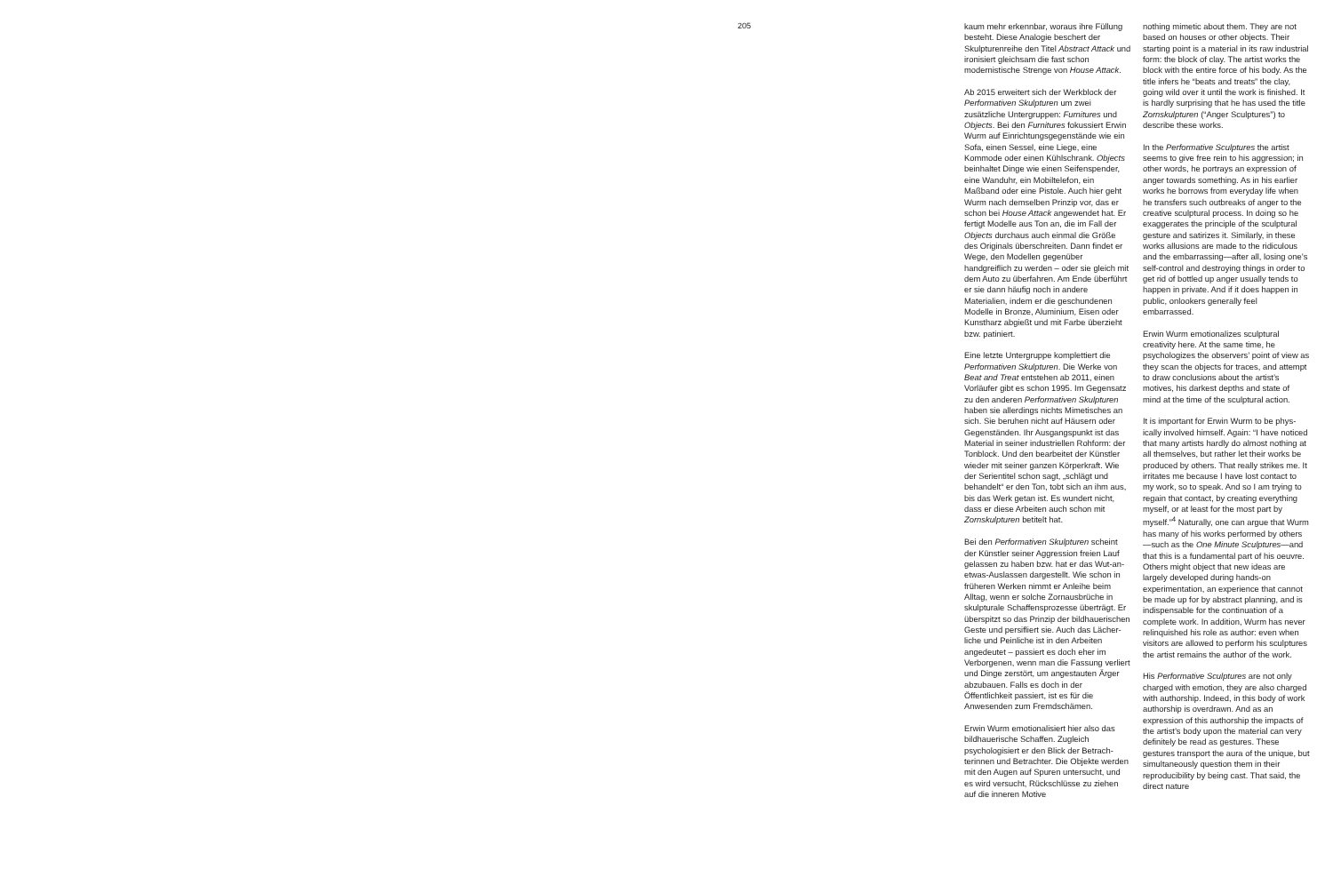205
kaum mehr erkennbar, woraus ihre Füllung besteht. Diese Analogie beschert der Skulpturenreihe den Titel Abstract Attack und ironisiert gleichsam die fast schon modernistische Strenge von House Attack.
Ab 2015 erweitert sich der Werkblock der Performativen Skulpturen um zwei zusätzliche Untergruppen: Furnitures und Objects. Bei den Furnitures fokussiert Erwin Wurm auf Einrichtungs­gegenstände wie ein Sofa, einen Sessel, eine Liege, eine Kommode oder einen Kühlschrank. Objects beinhaltet Dinge wie einen Seifenspender, eine Wanduhr, ein Mobiltelefon, ein Maßband oder eine Pistole. Auch hier geht Wurm nach demselben Prinzip vor, das er schon bei House Attack angewendet hat. Er fertigt Modelle aus Ton an, die im Fall der Objects durchaus auch einmal die Größe des Originals überschreiten. Dann findet er Wege, den Modellen gegenüber handgreiflich zu werden – oder sie gleich mit dem Auto zu überfahren. Am Ende überführt er sie dann häufig noch in andere Materialien, indem er die geschundenen Modelle in Bronze, Alumi­nium, Eisen oder Kunstharz abgießt und mit Farbe überzieht bzw. patiniert.
Eine letzte Untergruppe komplettiert die Performativen Skulpturen. Die Werke von Beat and Treat entstehen ab 2011, einen Vorläufer gibt es schon 1995. Im Gegensatz zu den anderen Performati­ven Skulpturen haben sie allerdings nichts Mimetisches an sich. Sie beruhen nicht auf Häusern oder Gegenständen. Ihr Ausgangspunkt ist das Material in seiner industriellen Rohform: der Tonblock. Und den bearbeitet der Künstler wieder mit seiner ganzen Körperkraft. Wie der Serientitel schon sagt, „schlägt und behan­delt“ er den Ton, tobt sich an ihm aus, bis das Werk getan ist. Es wundert nicht, dass er diese Arbeiten auch schon mit Zornskulpturen betitelt hat.
Bei den Performativen Skulpturen scheint der Künstler seiner Aggression freien Lauf gelassen zu haben bzw. hat er das Wut-an-etwas-Auslassen dargestellt. Wie schon in früheren Werken nimmt er Anleihe beim Alltag, wenn er solche Zornausbrüche in skulpturale Schaffens­prozesse überträgt. Er überspitzt so das Prinzip der bildhauerischen Geste und persifliert sie. Auch das Lächer­liche und Peinliche ist in den Arbeiten angedeutet – passiert es doch eher im Verborgenen, wenn man die Fassung verliert und Dinge zerstört, um ange­stauten Ärger abzubauen. Falls es doch in der Öffentlichkeit passiert, ist es für die Anwesenden zum Fremdschämen.
Erwin Wurm emotionalisiert hier also das bildhauerische Schaffen. Zugleich psychologisiert er den Blick der Betrach­terinnen und Betrachter. Die Objekte werden mit den Augen auf Spuren unter­sucht, und es wird versucht, Rück­schlüsse zu ziehen auf die inneren Motive
nothing mimetic about them. They are not based on houses or other objects. Their starting point is a material in its raw industrial form: the block of clay. The artist works the block with the entire force of his body. As the title infers he “beats and treats” the clay, going wild over it until the work is finished. It is hardly surprising that he has used the title Zornskulpturen (“Anger Sculptures”) to describe these works.
In the Performative Sculptures the artist seems to give free rein to his aggression; in other words, he portrays an expres­sion of anger towards something. As in his earlier works he borrows from everyday life when he transfers such out­breaks of anger to the creative sculptural process. In doing so he exaggerates the principle of the sculptural gesture and satirizes it. Similarly, in these works allusions are made to the ridiculous and the embarrassing—after all, losing one’s self-control and destroying things in order to get rid of bottled up anger usually tends to happen in private. And if it does happen in public, onlookers generally feel embarrassed.
Erwin Wurm emotionalizes sculptural creativity here. At the same time, he psychologizes the observers’ point of view as they scan the objects for traces, and attempt to draw conclusions about the artist’s motives, his darkest depths and state of mind at the time of the sculptural action.
It is important for Erwin Wurm to be phys­ically involved himself. Again: “I have noticed that many artists hardly do almost nothing at all themselves, but rather let their works be produced by others. That really strikes me. It irritates me because I have lost contact to my work, so to speak. And so I am trying to regain that contact, by creating everything myself, or at least for the most part by myself.”<sup>4</sup> Naturally, one can argue that Wurm has many of his works performed by others—such as the One Minute Sculptures—and that this is a fundamental part of his oeuvre. Others might object that new ideas are largely developed during hands-on experimentation, an experience that can­not be made up for by abstract planning, and is indispensable for the continuation of a complete work. In addition, Wurm has never relinquished his role as author: even when visitors are allowed to perform his sculptures the artist remains the author of the work.
His Performative Sculptures are not only charged with emotion, they are also charged with authorship. Indeed, in this body of work authorship is overdrawn. And as an expression of this authorship the impacts of the artist’s body upon the material can very definitely be read as gestures. These gestures transport the aura of the unique, but simultaneously question them in their reproducibility by being cast. That said, the direct nature